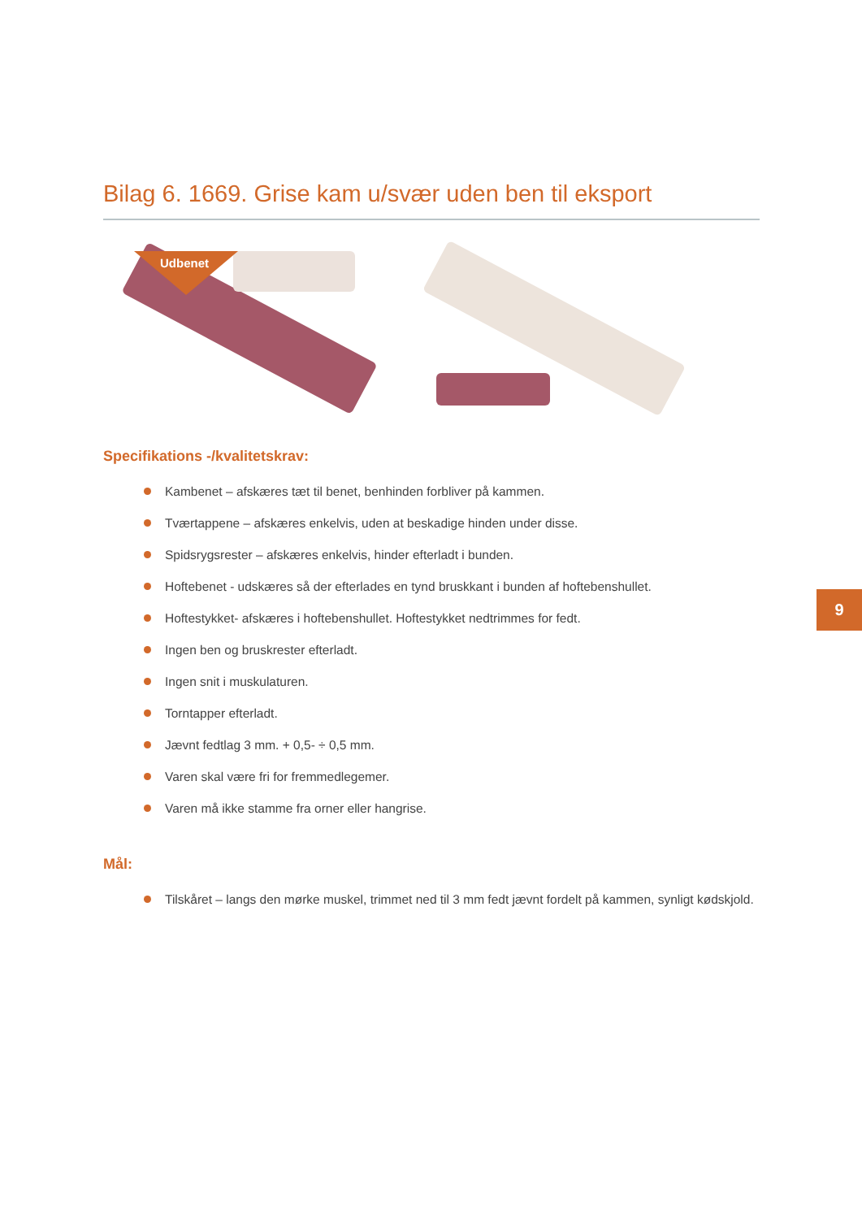Bilag 6. 1669. Grise kam u/svær uden ben til eksport
Udbenet
Specifikations -/kvalitetskrav:
Kambenet – afskæres tæt til benet, benhinden forbliver på kammen.
Tværtappene – afskæres enkelvis, uden at beskadige hinden under disse.
Spidsrygsrester – afskæres enkelvis, hinder efterladt i bunden.
Hoftebenet - udskæres så der efterlades en tynd bruskkant i bunden af hoftebenshullet.
Hoftestykket- afskæres i hoftebenshullet. Hoftestykket nedtrimmes for fedt.
Ingen ben og bruskrester efterladt.
Ingen snit i muskulaturen.
Torntapper efterladt.
Jævnt fedtlag 3 mm. + 0,5- ÷ 0,5 mm.
Varen skal være fri for fremmedlegemer.
Varen må ikke stamme fra orner eller hangrise.
Mål:
Tilskåret – langs den mørke muskel, trimmet ned til 3 mm fedt jævnt fordelt på kammen, synligt kødskjold.
9